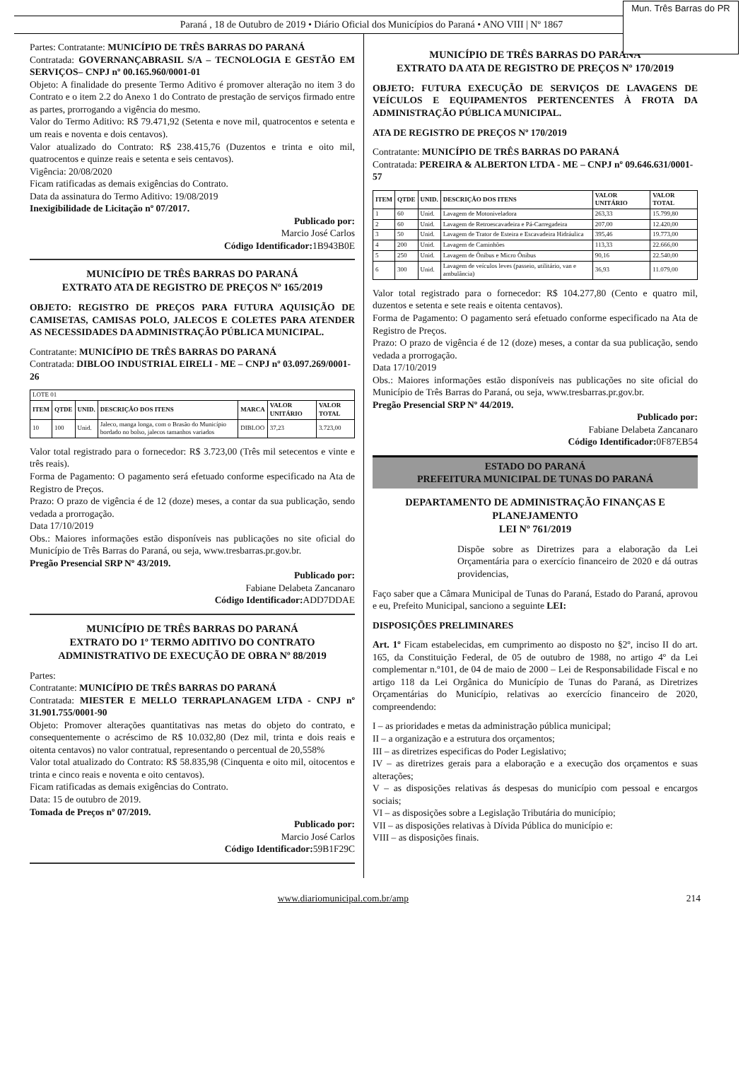Paraná , 18 de Outubro de 2019 • Diário Oficial dos Municípios do Paraná • ANO VIII | Nº 1867
Mun. Três Barras do PR
Partes: Contratante: MUNICÍPIO DE TRÊS BARRAS DO PARANÁ
Contratada: GOVERNANÇABRASIL S/A – TECNOLOGIA E GESTÃO EM SERVIÇOS– CNPJ nº 00.165.960/0001-01
Objeto: A finalidade do presente Termo Aditivo é promover alteração no item 3 do Contrato e o item 2.2 do Anexo 1 do Contrato de prestação de serviços firmado entre as partes, prorrogando a vigência do mesmo.
Valor do Termo Aditivo: R$ 79.471,92 (Setenta e nove mil, quatrocentos e setenta e um reais e noventa e dois centavos).
Valor atualizado do Contrato: R$ 238.415,76 (Duzentos e trinta e oito mil, quatrocentos e quinze reais e setenta e seis centavos).
Vigência: 20/08/2020
Ficam ratificadas as demais exigências do Contrato.
Data da assinatura do Termo Aditivo: 19/08/2019
Inexigibilidade de Licitação nº 07/2017.
Publicado por:
Marcio José Carlos
Código Identificador: 1B943B0E
MUNICÍPIO DE TRÊS BARRAS DO PARANÁ
EXTRATO ATA DE REGISTRO DE PREÇOS Nº 165/2019
OBJETO: REGISTRO DE PREÇOS PARA FUTURA AQUISIÇÃO DE CAMISETAS, CAMISAS POLO, JALECOS E COLETES PARA ATENDER AS NECESSIDADES DA ADMINISTRAÇÃO PÚBLICA MUNICIPAL.
Contratante: MUNICÍPIO DE TRÊS BARRAS DO PARANÁ
Contratada: DIBLOO INDUSTRIAL EIRELI - ME – CNPJ nº 03.097.269/0001-26
| LOTE 01 | | | | | | |
| ITEM | QTDE | UNID. | DESCRIÇÃO DOS ITENS | MARCA | VALOR UNITÁRIO | VALOR TOTAL |
| 10 | 100 | Unid. | Jaleco, manga longa, com o Brasão do Município bordado no bolso, jalecos tamanhos variados | DIBLOO | 37,23 | 3.723,00 |
Valor total registrado para o fornecedor: R$ 3.723,00 (Três mil setecentos e vinte e três reais).
Forma de Pagamento: O pagamento será efetuado conforme especificado na Ata de Registro de Preços.
Prazo: O prazo de vigência é de 12 (doze) meses, a contar da sua publicação, sendo vedada a prorrogação.
Data 17/10/2019
Obs.: Maiores informações estão disponíveis nas publicações no site oficial do Município de Três Barras do Paraná, ou seja, www.tresbarras.pr.gov.br.
Pregão Presencial SRP Nº 43/2019.
Publicado por:
Fabiane Delabeta Zancanaro
Código Identificador: ADD7DDAE
MUNICÍPIO DE TRÊS BARRAS DO PARANÁ
EXTRATO DO 1º TERMO ADITIVO DO CONTRATO ADMINISTRATIVO DE EXECUÇÃO DE OBRA Nº 88/2019
Partes:
Contratante: MUNICÍPIO DE TRÊS BARRAS DO PARANÁ
Contratada: MIESTER E MELLO TERRAPLANAGEM LTDA - CNPJ nº 31.901.755/0001-90
Objeto: Promover alterações quantitativas nas metas do objeto do contrato, e consequentemente o acréscimo de R$ 10.032,80 (Dez mil, trinta e dois reais e oitenta centavos) no valor contratual, representando o percentual de 20,558%
Valor total atualizado do Contrato: R$ 58.835,98 (Cinquenta e oito mil, oitocentos e trinta e cinco reais e noventa e oito centavos).
Ficam ratificadas as demais exigências do Contrato.
Data: 15 de outubro de 2019.
Tomada de Preços nº 07/2019.
Publicado por:
Marcio José Carlos
Código Identificador: 59B1F29C
MUNICÍPIO DE TRÊS BARRAS DO PARANÁ
EXTRATO DA ATA DE REGISTRO DE PREÇOS Nº 170/2019
OBJETO: FUTURA EXECUÇÃO DE SERVIÇOS DE LAVAGENS DE VEÍCULOS E EQUIPAMENTOS PERTENCENTES À FROTA DA ADMINISTRAÇÃO PÚBLICA MUNICIPAL.
ATA DE REGISTRO DE PREÇOS Nº 170/2019
Contratante: MUNICÍPIO DE TRÊS BARRAS DO PARANÁ
Contratada: PEREIRA & ALBERTON LTDA - ME – CNPJ nº 09.646.631/0001-57
| ITEM | QTDE | UNID. | DESCRIÇÃO DOS ITENS | VALOR UNITÁRIO | VALOR TOTAL |
| --- | --- | --- | --- | --- | --- |
| 1 | 60 | Unid. | Lavagem de Motoniveladora | 263,33 | 15.799,80 |
| 2 | 60 | Unid. | Lavagem de Retroescavadeira e Pá-Carregadeira | 207,00 | 12.420,00 |
| 3 | 50 | Unid. | Lavagem de Trator de Esteira e Escavadeira Hidráulica | 395,46 | 19.773,00 |
| 4 | 200 | Unid. | Lavagem de Caminhões | 113,33 | 22.666,00 |
| 5 | 250 | Unid. | Lavagem de Ônibus e Micro Ônibus | 90,16 | 22.540,00 |
| 6 | 300 | Unid. | Lavagem de veículos leves (passeio, utilitário, van e ambulância) | 36,93 | 11.079,00 |
Valor total registrado para o fornecedor: R$ 104.277,80 (Cento e quatro mil, duzentos e setenta e sete reais e oitenta centavos).
Forma de Pagamento: O pagamento será efetuado conforme especificado na Ata de Registro de Preços.
Prazo: O prazo de vigência é de 12 (doze) meses, a contar da sua publicação, sendo vedada a prorrogação.
Data 17/10/2019
Obs.: Maiores informações estão disponíveis nas publicações no site oficial do Município de Três Barras do Paraná, ou seja, www.tresbarras.pr.gov.br.
Pregão Presencial SRP Nº 44/2019.
Publicado por:
Fabiane Delabeta Zancanaro
Código Identificador: 0F87EB54
ESTADO DO PARANÁ
PREFEITURA MUNICIPAL DE TUNAS DO PARANÁ
DEPARTAMENTO DE ADMINISTRAÇÃO FINANÇAS E PLANEJAMENTO
LEI Nº 761/2019
Dispõe sobre as Diretrizes para a elaboração da Lei Orçamentária para o exercício financeiro de 2020 e dá outras providencias,
Faço saber que a Câmara Municipal de Tunas do Paraná, Estado do Paraná, aprovou e eu, Prefeito Municipal, sanciono a seguinte LEI:
DISPOSIÇÕES PRELIMINARES
Art. 1º Ficam estabelecidas, em cumprimento ao disposto no §2º, inciso II do art. 165, da Constituição Federal, de 05 de outubro de 1988, no artigo 4º da Lei complementar n.º101, de 04 de maio de 2000 – Lei de Responsabilidade Fiscal e no artigo 118 da Lei Orgânica do Município de Tunas do Paraná, as Diretrizes Orçamentárias do Município, relativas ao exercício financeiro de 2020, compreendendo:
I – as prioridades e metas da administração pública municipal;
II – a organização e a estrutura dos orçamentos;
III – as diretrizes especificas do Poder Legislativo;
IV – as diretrizes gerais para a elaboração e a execução dos orçamentos e suas alterações;
V – as disposições relativas ás despesas do município com pessoal e encargos sociais;
VI – as disposições sobre a Legislação Tributária do município;
VII – as disposições relativas à Dívida Pública do município e:
VIII – as disposições finais.
www.diariomunicipal.com.br/amp 214